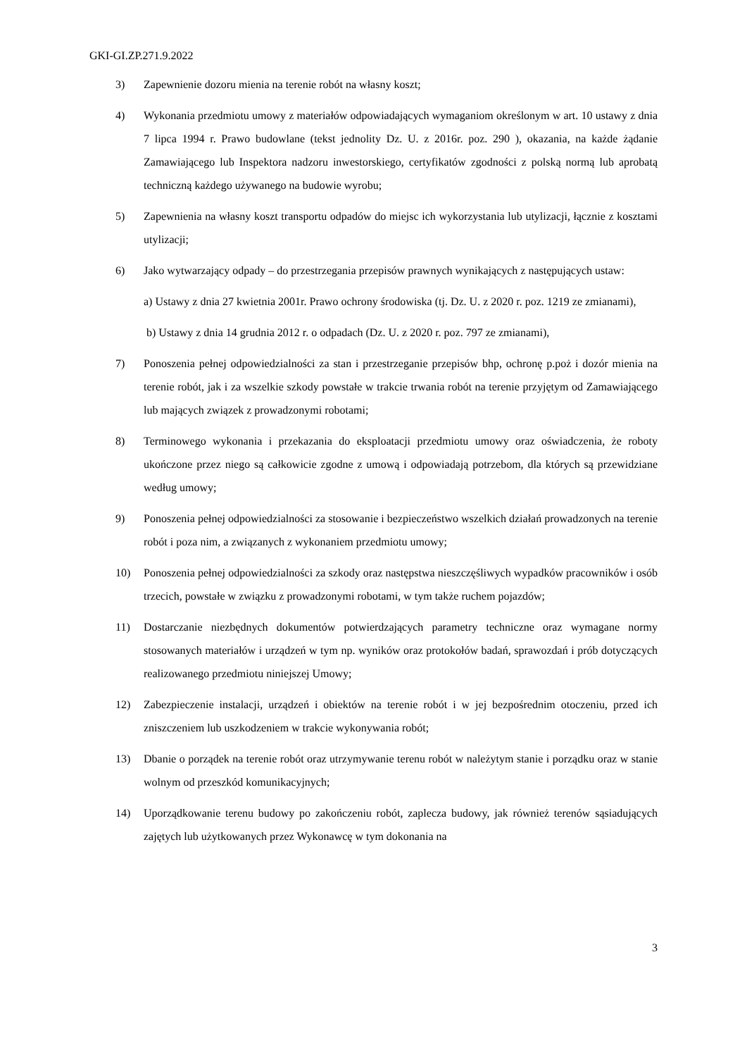GKI-GI.ZP.271.9.2022
3) Zapewnienie dozoru mienia na terenie robót na własny koszt;
4) Wykonania przedmiotu umowy z materiałów odpowiadających wymaganiom określonym w art. 10 ustawy z dnia 7 lipca 1994 r. Prawo budowlane (tekst jednolity Dz. U. z 2016r. poz. 290 ), okazania, na każde żądanie Zamawiającego lub Inspektora nadzoru inwestorskiego, certyfikatów zgodności z polską normą lub aprobatą techniczną każdego używanego na budowie wyrobu;
5) Zapewnienia na własny koszt transportu odpadów do miejsc ich wykorzystania lub utylizacji, łącznie z kosztami utylizacji;
6) Jako wytwarzający odpady – do przestrzegania przepisów prawnych wynikających z następujących ustaw:
a) Ustawy z dnia 27 kwietnia 2001r. Prawo ochrony środowiska (tj. Dz. U. z 2020 r. poz. 1219 ze zmianami),
b) Ustawy z dnia 14 grudnia 2012 r. o odpadach (Dz. U. z 2020 r. poz. 797 ze zmianami),
7) Ponoszenia pełnej odpowiedzialności za stan i przestrzeganie przepisów bhp, ochronę p.poż i dozór mienia na terenie robót, jak i za wszelkie szkody powstałe w trakcie trwania robót na terenie przyjętym od Zamawiającego lub mających związek z prowadzonymi robotami;
8) Terminowego wykonania i przekazania do eksploatacji przedmiotu umowy oraz oświadczenia, że roboty ukończone przez niego są całkowicie zgodne z umową i odpowiadają potrzebom, dla których są przewidziane według umowy;
9) Ponoszenia pełnej odpowiedzialności za stosowanie i bezpieczeństwo wszelkich działań prowadzonych na terenie robót i poza nim, a związanych z wykonaniem przedmiotu umowy;
10) Ponoszenia pełnej odpowiedzialności za szkody oraz następstwa nieszczęśliwych wypadków pracowników i osób trzecich, powstałe w związku z prowadzonymi robotami, w tym także ruchem pojazdów;
11) Dostarczanie niezbędnych dokumentów potwierdzających parametry techniczne oraz wymagane normy stosowanych materiałów i urządzeń w tym np. wyników oraz protokołów badań, sprawozdań i prób dotyczących realizowanego przedmiotu niniejszej Umowy;
12) Zabezpieczenie instalacji, urządzeń i obiektów na terenie robót i w jej bezpośrednim otoczeniu, przed ich zniszczeniem lub uszkodzeniem w trakcie wykonywania robót;
13) Dbanie o porządek na terenie robót oraz utrzymywanie terenu robót w należytym stanie i porządku oraz w stanie wolnym od przeszkód komunikacyjnych;
14) Uporządkowanie terenu budowy po zakończeniu robót, zaplecza budowy, jak również terenów sąsiadujących zajętych lub użytkowanych przez Wykonawcę w tym dokonania na
3